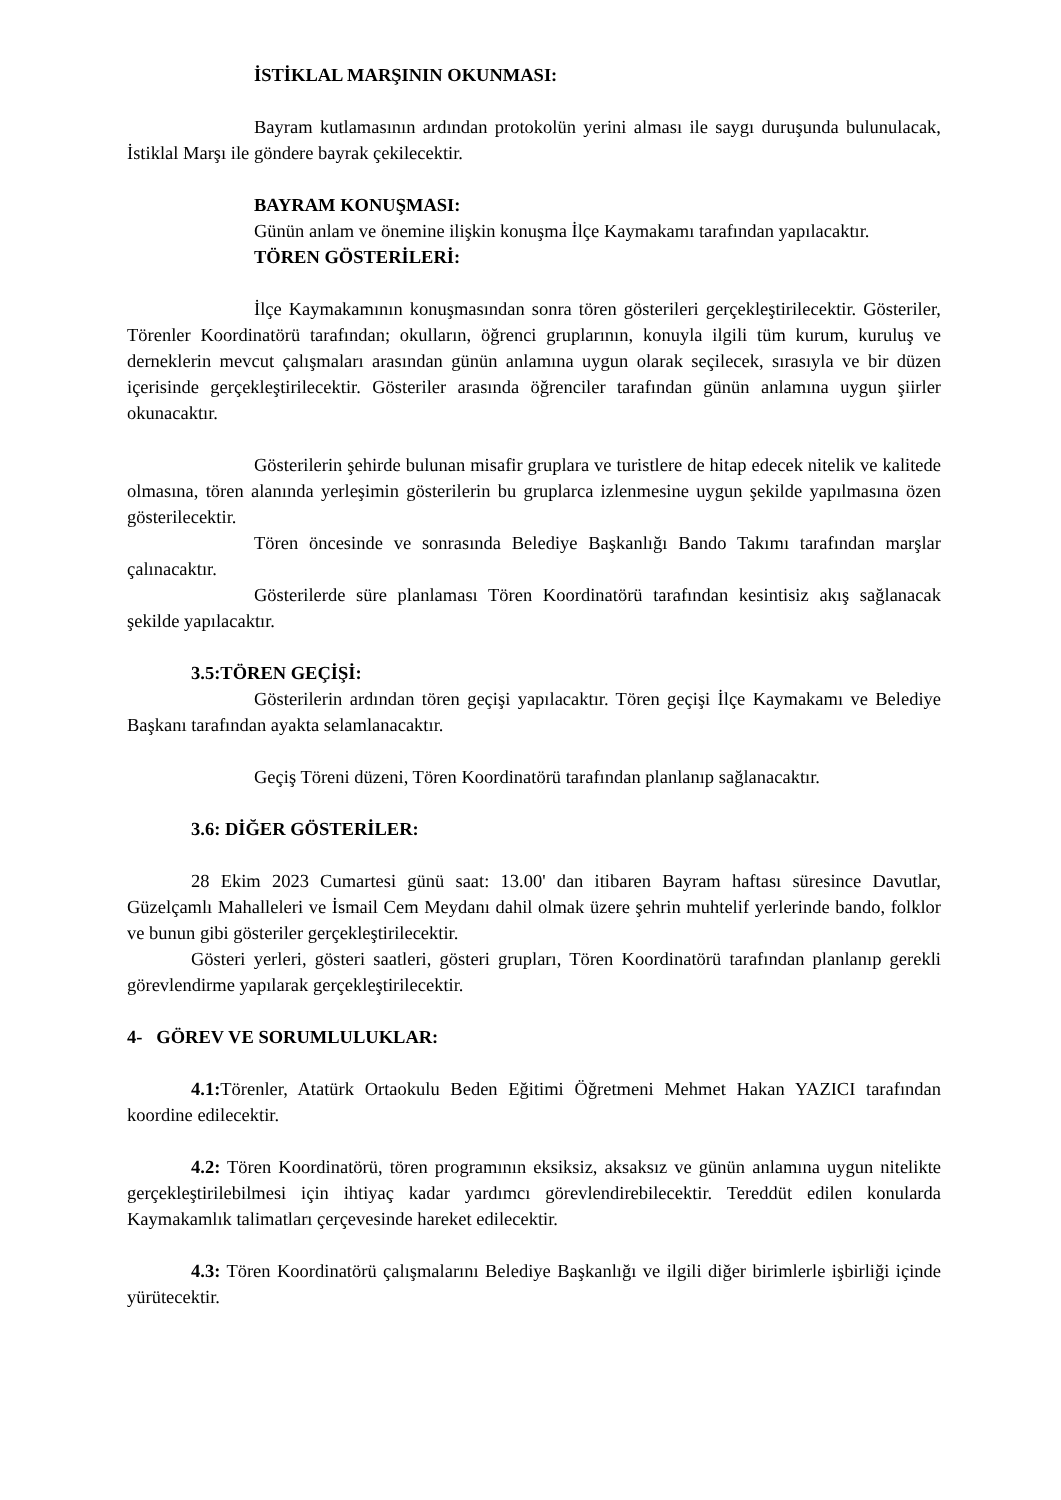İSTİKLAL MARŞININ OKUNMASI:
Bayram kutlamasının ardından protokolün yerini alması ile saygı duruşunda bulunulacak, İstiklal Marşı ile göndere bayrak çekilecektir.
BAYRAM KONUŞMASI:
Günün anlam ve önemine ilişkin konuşma İlçe Kaymakamı tarafından yapılacaktır.
TÖREN GÖSTERİLERİ:
İlçe Kaymakamının konuşmasından sonra tören gösterileri gerçekleştirilecektir. Gösteriler, Törenler Koordinatörü tarafından; okulların, öğrenci gruplarının, konuyla ilgili tüm kurum, kuruluş ve derneklerin mevcut çalışmaları arasından günün anlamına uygun olarak seçilecek, sırasıyla ve bir düzen içerisinde gerçekleştirilecektir. Gösteriler arasında öğrenciler tarafından günün anlamına uygun şiirler okunacaktır.
Gösterilerin şehirde bulunan misafir gruplara ve turistlere de hitap edecek nitelik ve kalitede olmasına, tören alanında yerleşimin gösterilerin bu gruplarca izlenmesine uygun şekilde yapılmasına özen gösterilecektir.
Tören öncesinde ve sonrasında Belediye Başkanlığı Bando Takımı tarafından marşlar çalınacaktır.
Gösterilerde süre planlaması Tören Koordinatörü tarafından kesintisiz akış sağlanacak şekilde yapılacaktır.
3.5:TÖREN GEÇİŞİ:
Gösterilerin ardından tören geçişi yapılacaktır. Tören geçişi İlçe Kaymakamı ve Belediye Başkanı tarafından ayakta selamlanacaktır.
Geçiş Töreni düzeni, Tören Koordinatörü tarafından planlanıp sağlanacaktır.
3.6: DİĞER GÖSTERİLER:
28 Ekim 2023 Cumartesi günü saat: 13.00' dan itibaren Bayram haftası süresince Davutlar, Güzelçamlı Mahalleleri ve İsmail Cem Meydanı dahil olmak üzere şehrin muhtelif yerlerinde bando, folklor ve bunun gibi gösteriler gerçekleştirilecektir.
Gösteri yerleri, gösteri saatleri, gösteri grupları, Tören Koordinatörü tarafından planlanıp gerekli görevlendirme yapılarak gerçekleştirilecektir.
4- GÖREV VE SORUMLULUKLAR:
4.1: Törenler, Atatürk Ortaokulu Beden Eğitimi Öğretmeni Mehmet Hakan YAZICI tarafından koordine edilecektir.
4.2: Tören Koordinatörü, tören programının eksiksiz, aksaksız ve günün anlamına uygun nitelikte gerçekleştirilebilmesi için ihtiyaç kadar yardımcı görevlendirebilecektir. Tereddüt edilen konularda Kaymakamlık talimatları çerçevesinde hareket edilecektir.
4.3: Tören Koordinatörü çalışmalarını Belediye Başkanlığı ve ilgili diğer birimlerle işbirliği içinde yürütecektir.